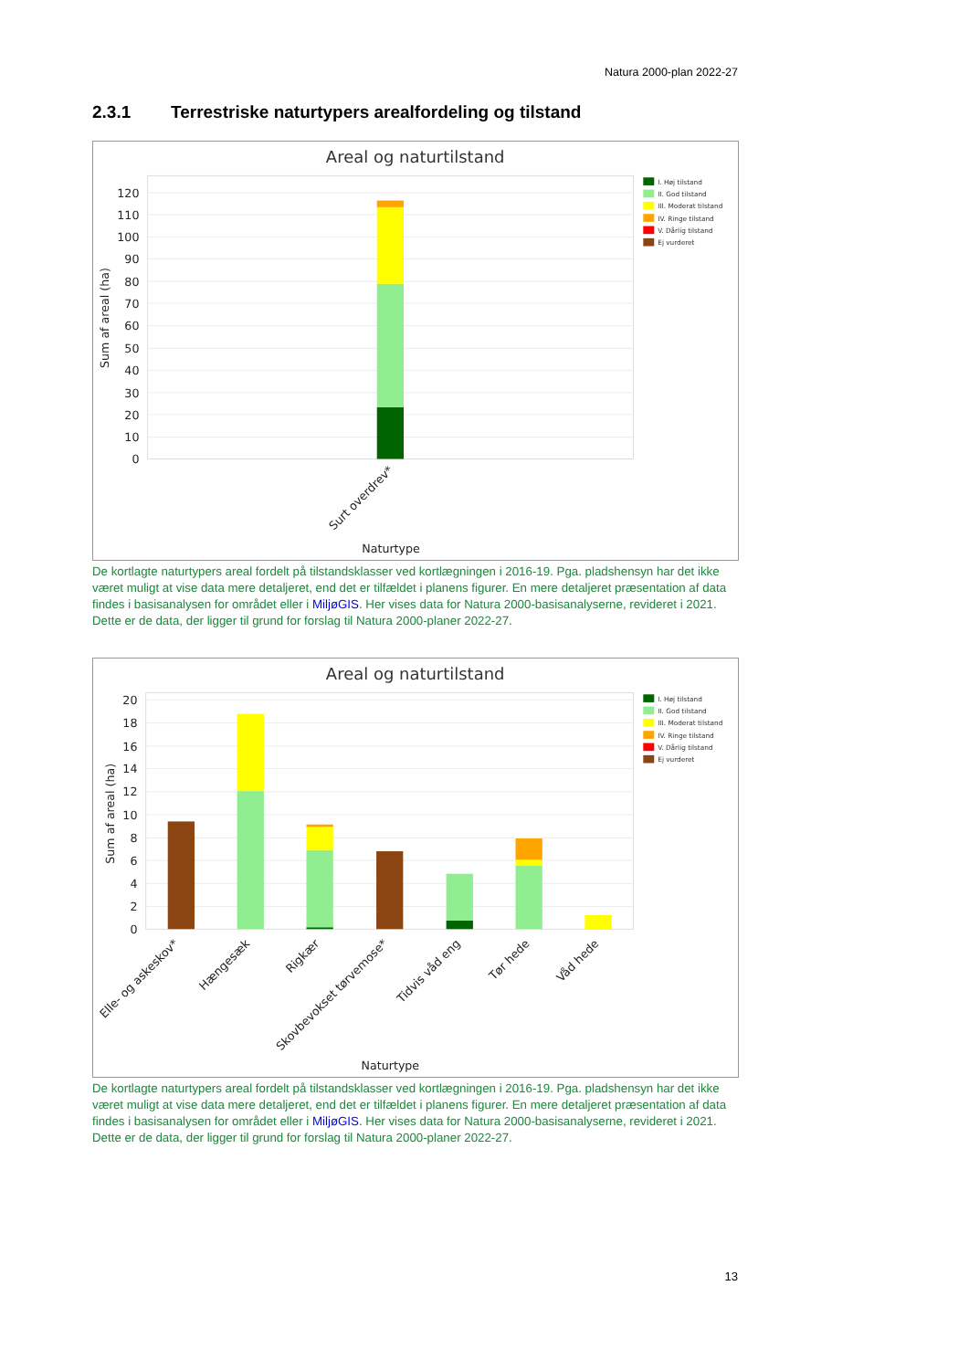Natura 2000-plan 2022-27
2.3.1 Terrestriske naturtypers arealfordeling og tilstand
Areal og naturtilstand
120
110
100
90
80
70
60
50
40
30
20
10
0
Sum af areal (ha)
Surt overdrev*
Naturtype
I. Høj tilstand
II. God tilstand
III. Moderat tilstand
IV. Ringe tilstand
V. Dårlig tilstand
Ej vurderet
De kortlagte naturtypers areal fordelt på tilstandsklasser ved kortlægningen i 2016-19. Pga. pladshensyn har det ikke været muligt at vise data mere detaljeret, end det er tilfældet i planens figurer. En mere detaljeret præsentation af data findes i basisanalysen for området eller i MiljøGIS. Her vises data for Natura 2000-basisanalyserne, revideret i 2021. Dette er de data, der ligger til grund for forslag til Natura 2000-planer 2022-27.
Areal og naturtilstand
20
18
16
14
12
10
8
6
4
2
0
Sum af areal (ha)
Elle- og askeskov*
Hængesæk
Rigkær
Skovbevokset tørvemose*
Tidvis våd eng
Tør hede
Våd hede
Naturtype
I. Høj tilstand
II. God tilstand
III. Moderat tilstand
IV. Ringe tilstand
V. Dårlig tilstand
Ej vurderet
De kortlagte naturtypers areal fordelt på tilstandsklasser ved kortlægningen i 2016-19. Pga. pladshensyn har det ikke været muligt at vise data mere detaljeret, end det er tilfældet i planens figurer. En mere detaljeret præsentation af data findes i basisanalysen for området eller i MiljøGIS. Her vises data for Natura 2000-basisanalyserne, revideret i 2021. Dette er de data, der ligger til grund for forslag til Natura 2000-planer 2022-27.
13